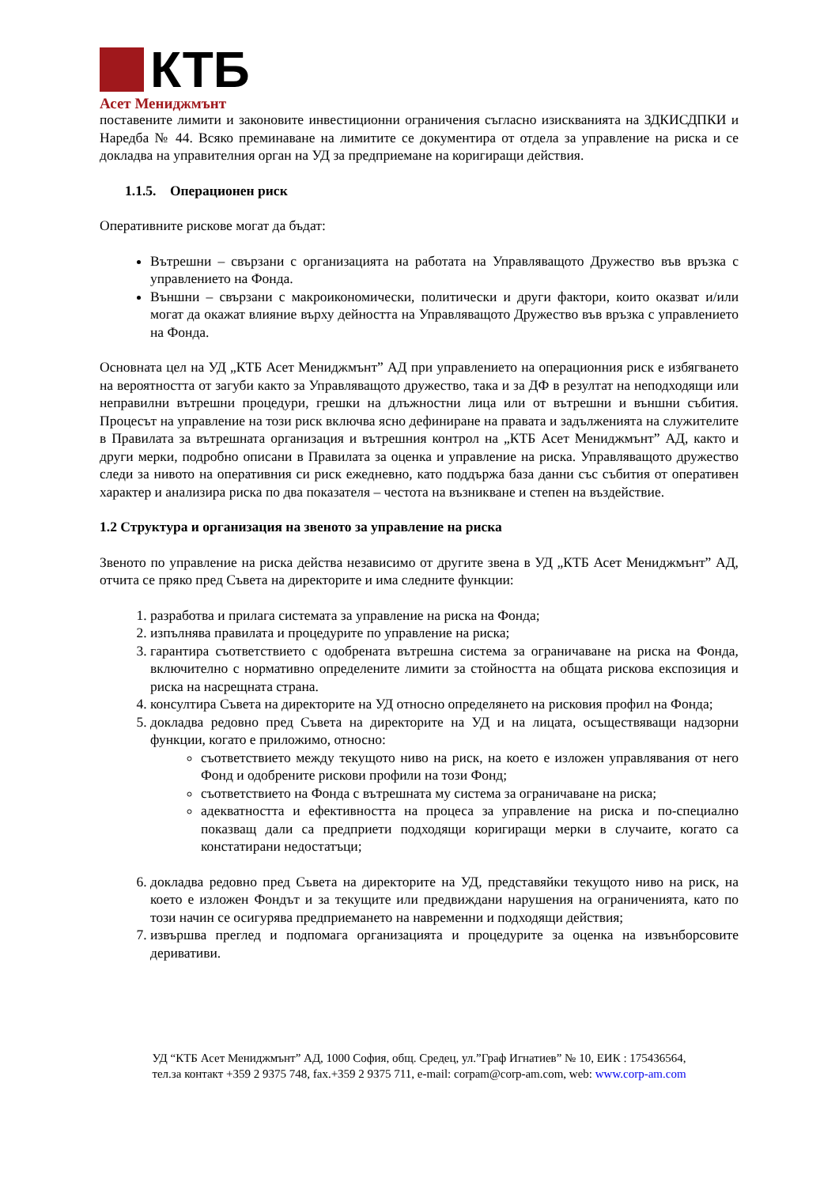КТБ
Асет Мениджмънт
поставените лимити и законовите инвестиционни ограничения съгласно изискванията на ЗДКИСДПКИ и Наредба № 44. Всяко преминаване на лимитите се документира от отдела за управление на риска и се докладва на управителния орган на УД за предприемане на коригиращи действия.
1.1.5. Операционен риск
Оперативните рискове могат да бъдат:
Вътрешни – свързани с организацията на работата на Управляващото Дружество във връзка с управлението на Фонда.
Външни – свързани с макроикономически, политически и други фактори, които оказват и/или могат да окажат влияние върху дейността на Управляващото Дружество във връзка с управлението на Фонда.
Основната цел на УД „КТБ Асет Мениджмънт” АД при управлението на операционния риск е избягването на вероятността от загуби както за Управляващото дружество, така и за ДФ в резултат на неподходящи или неправилни вътрешни процедури, грешки на длъжностни лица или от вътрешни и външни събития. Процесът на управление на този риск включва ясно дефиниране на правата и задълженията на служителите в Правилата за вътрешната организация и вътрешния контрол на „КТБ Асет Мениджмънт” АД, както и други мерки, подробно описани в Правилата за оценка и управление на риска. Управляващото дружество следи за нивото на оперативния си риск ежедневно, като поддържа база данни със събития от оперативен характер и анализира риска по два показателя – честота на възникване и степен на въздействие.
1.2 Структура и организация на звеното за управление на риска
Звеното по управление на риска действа независимо от другите звена в УД „КТБ Асет Мениджмънт” АД, отчита се пряко пред Съвета на директорите и има следните функции:
1. разработва и прилага системата за управление на риска на Фонда;
2. изпълнява правилата и процедурите по управление на риска;
3. гарантира съответствието с одобрената вътрешна система за ограничаване на риска на Фонда, включително с нормативно определените лимити за стойността на общата рискова експозиция и риска на насрещната страна.
4. консултира Съвета на директорите на УД относно определянето на рисковия профил на Фонда;
5. докладва редовно пред Съвета на директорите на УД и на лицата, осъществяващи надзорни функции, когато е приложимо, относно:
съответствието между текущото ниво на риск, на което е изложен управлявания от него Фонд и одобрените рискови профили на този Фонд;
съответствието на Фонда с вътрешната му система за ограничаване на риска;
адекватността и ефективността на процеса за управление на риска и по-специално показващ дали са предприети подходящи коригиращи мерки в случаите, когато са констатирани недостатъци;
6. докладва редовно пред Съвета на директорите на УД, представяйки текущото ниво на риск, на което е изложен Фондът и за текущите или предвиждани нарушения на ограниченията, като по този начин се осигурява предприемането на навременни и подходящи действия;
7. извършва преглед и подпомага организацията и процедурите за оценка на извънборсовите деривативи.
УД “КТБ Асет Мениджмънт” АД, 1000 София, общ. Средец, ул.”Граф Игнатиев” № 10, ЕИК : 175436564,
тел.за контакт +359 2 9375 748, fax.+359 2 9375 711, e-mail: corpam@corp-am.com, web: www.corp-am.com